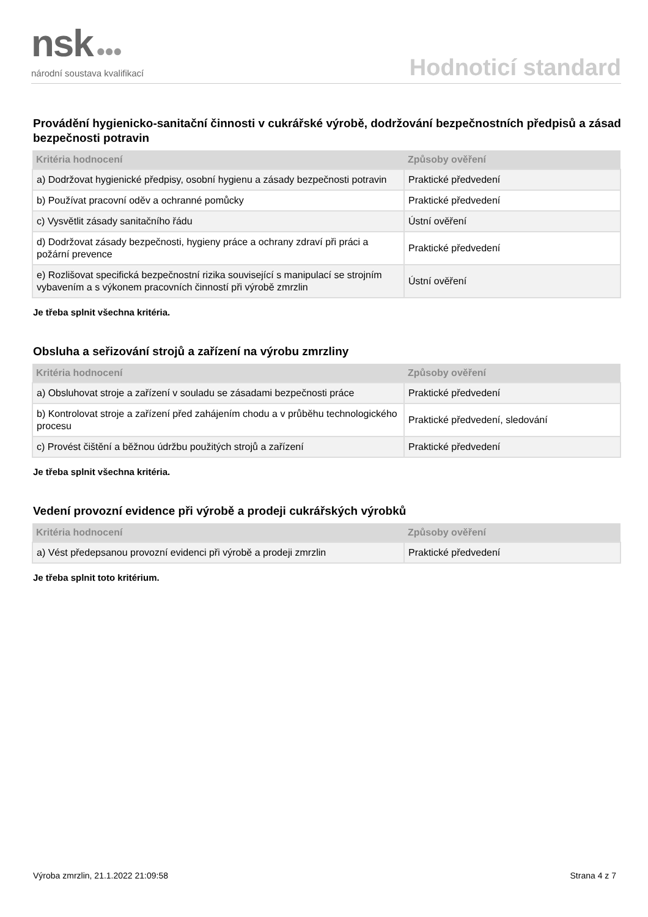nsk ●●●
národní soustava kvalifikací
Hodnoticí standard
Provádění hygienicko-sanitační činnosti v cukrářské výrobě, dodržování bezpečnostních předpisů a zásad bezpečnosti potravin
| Kritéria hodnocení | Způsoby ověření |
| --- | --- |
| a) Dodržovat hygienické předpisy, osobní hygienu a zásady bezpečnosti potravin | Praktické předvedení |
| b) Používat pracovní oděv a ochranné pomůcky | Praktické předvedení |
| c) Vysvětlit zásady sanitačního řádu | Ústní ověření |
| d) Dodržovat zásady bezpečnosti, hygieny práce a ochrany zdraví při práci a požární prevence | Praktické předvedení |
| e) Rozlišovat specifická bezpečnostní rizika související s manipulací se strojním vybavením a s výkonem pracovních činností při výrobě zmrzlin | Ústní ověření |
Je třeba splnit všechna kritéria.
Obsluha a seřizování strojů a zařízení na výrobu zmrzliny
| Kritéria hodnocení | Způsoby ověření |
| --- | --- |
| a) Obsluhovat stroje a zařízení v souladu se zásadami bezpečnosti práce | Praktické předvedení |
| b) Kontrolovat stroje a zařízení před zahájením chodu a v průběhu technologického procesu | Praktické předvedení, sledování |
| c) Provést čištění a běžnou údržbu použitých strojů a zařízení | Praktické předvedení |
Je třeba splnit všechna kritéria.
Vedení provozní evidence při výrobě a prodeji cukrářských výrobků
| Kritéria hodnocení | Způsoby ověření |
| --- | --- |
| a) Vést předepsanou provozní evidenci při výrobě a prodeji zmrzlin | Praktické předvedení |
Je třeba splnit toto kritérium.
Výroba zmrzlin, 21.1.2022 21:09:58 Strana 4 z 7